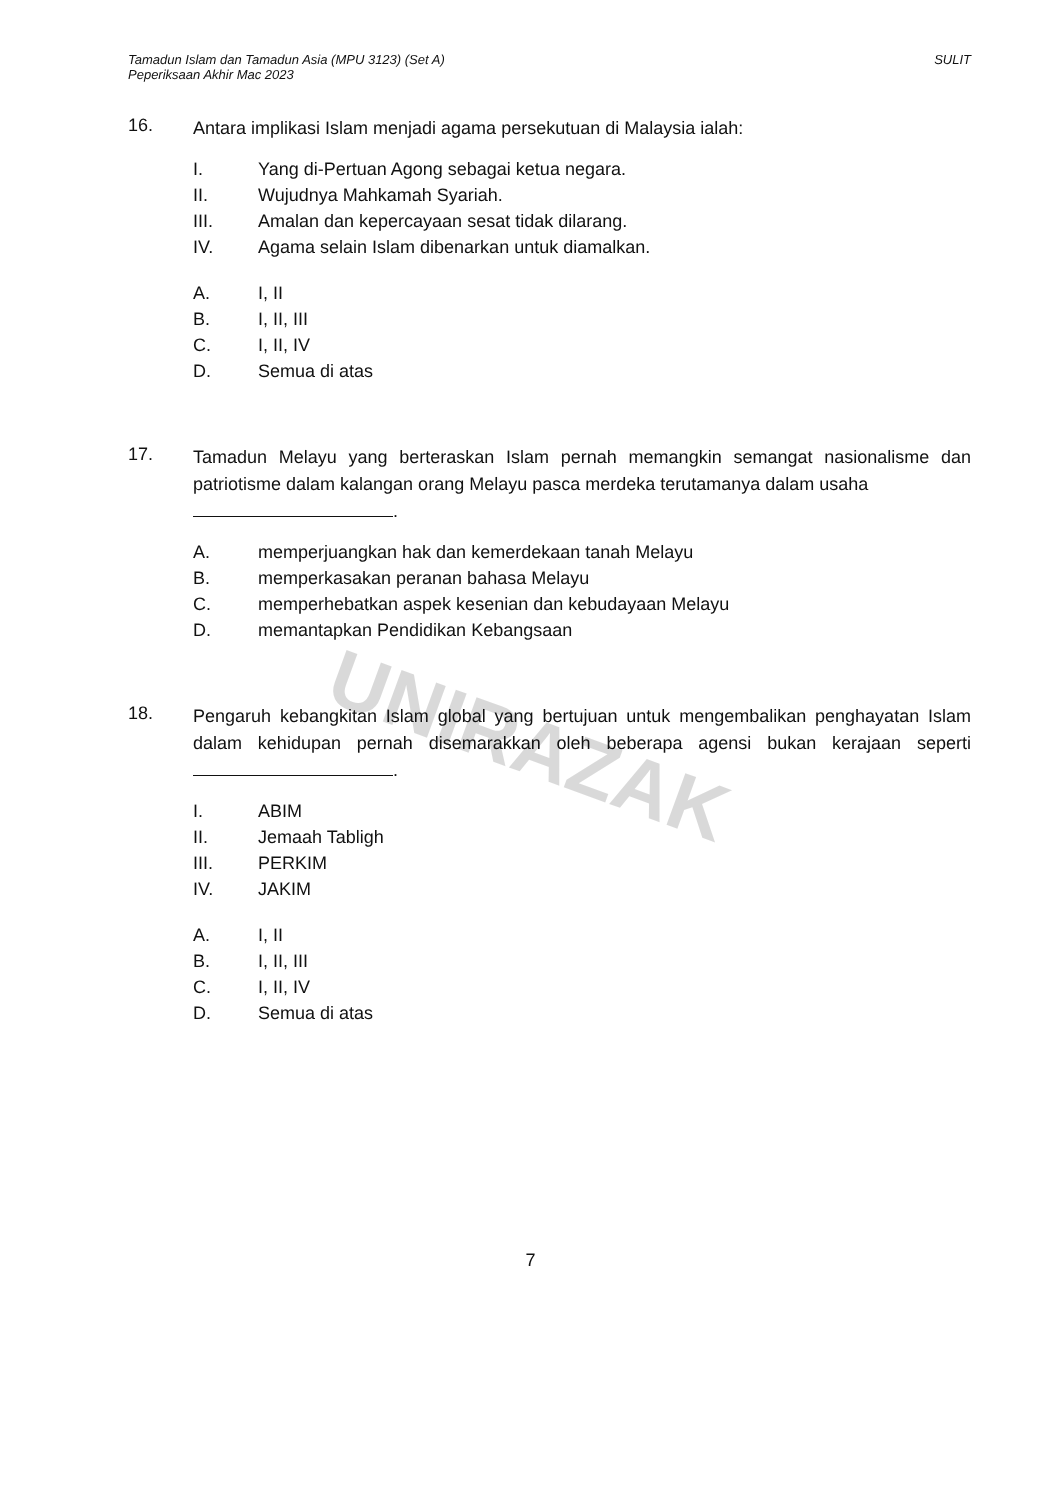UNIRAZAK
Tamadun Islam dan Tamadun Asia (MPU 3123) (Set A)
Peperiksaan Akhir Mac 2023
SULIT
16.
Antara implikasi Islam menjadi agama persekutuan di Malaysia ialah:
I. Yang di-Pertuan Agong sebagai ketua negara.
II. Wujudnya Mahkamah Syariah.
III. Amalan dan kepercayaan sesat tidak dilarang.
IV. Agama selain Islam dibenarkan untuk diamalkan.
A. I, II
B. I, II, III
C. I, II, IV
D. Semua di atas
17.
Tamadun Melayu yang berteraskan Islam pernah memangkin semangat nasionalisme dan patriotisme dalam kalangan orang Melayu pasca merdeka terutamanya dalam usaha
.
A. memperjuangkan hak dan kemerdekaan tanah Melayu
B. memperkasakan peranan bahasa Melayu
C. memperhebatkan aspek kesenian dan kebudayaan Melayu
D. memantapkan Pendidikan Kebangsaan
18.
Pengaruh kebangkitan Islam global yang bertujuan untuk mengembalikan penghayatan Islam dalam kehidupan pernah disemarakkan oleh beberapa agensi bukan kerajaan seperti .
I. ABIM
II. Jemaah Tabligh
III. PERKIM
IV. JAKIM
A. I, II
B. I, II, III
C. I, II, IV
D. Semua di atas
7